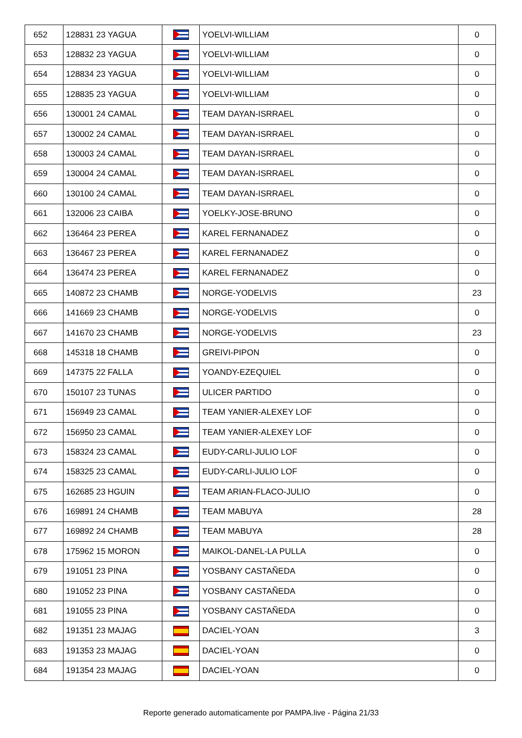| 652 | 128831 23 YAGUA | | YOELVI-WILLIAM | 0 |
| 653 | 128832 23 YAGUA | | YOELVI-WILLIAM | 0 |
| 654 | 128834 23 YAGUA | | YOELVI-WILLIAM | 0 |
| 655 | 128835 23 YAGUA | | YOELVI-WILLIAM | 0 |
| 656 | 130001 24 CAMAL | | TEAM DAYAN-ISRRAEL | 0 |
| 657 | 130002 24 CAMAL | | TEAM DAYAN-ISRRAEL | 0 |
| 658 | 130003 24 CAMAL | | TEAM DAYAN-ISRRAEL | 0 |
| 659 | 130004 24 CAMAL | | TEAM DAYAN-ISRRAEL | 0 |
| 660 | 130100 24 CAMAL | | TEAM DAYAN-ISRRAEL | 0 |
| 661 | 132006 23 CAIBA | | YOELKY-JOSE-BRUNO | 0 |
| 662 | 136464 23 PEREA | | KAREL FERNANADEZ | 0 |
| 663 | 136467 23 PEREA | | KAREL FERNANADEZ | 0 |
| 664 | 136474 23 PEREA | | KAREL FERNANADEZ | 0 |
| 665 | 140872 23 CHAMB | | NORGE-YODELVIS | 23 |
| 666 | 141669 23 CHAMB | | NORGE-YODELVIS | 0 |
| 667 | 141670 23 CHAMB | | NORGE-YODELVIS | 23 |
| 668 | 145318 18 CHAMB | | GREIVI-PIPON | 0 |
| 669 | 147375 22 FALLA | | YOANDY-EZEQUIEL | 0 |
| 670 | 150107 23 TUNAS | | ULICER PARTIDO | 0 |
| 671 | 156949 23 CAMAL | | TEAM YANIER-ALEXEY LOF | 0 |
| 672 | 156950 23 CAMAL | | TEAM YANIER-ALEXEY LOF | 0 |
| 673 | 158324 23 CAMAL | | EUDY-CARLI-JULIO LOF | 0 |
| 674 | 158325 23 CAMAL | | EUDY-CARLI-JULIO LOF | 0 |
| 675 | 162685 23 HGUIN | | TEAM ARIAN-FLACO-JULIO | 0 |
| 676 | 169891 24 CHAMB | | TEAM MABUYA | 28 |
| 677 | 169892 24 CHAMB | | TEAM MABUYA | 28 |
| 678 | 175962 15 MORON | | MAIKOL-DANEL-LA PULLA | 0 |
| 679 | 191051 23 PINA | | YOSBANY CASTAÑEDA | 0 |
| 680 | 191052 23 PINA | | YOSBANY CASTAÑEDA | 0 |
| 681 | 191055 23 PINA | | YOSBANY CASTAÑEDA | 0 |
| 682 | 191351 23 MAJAG | | DACIEL-YOAN | 3 |
| 683 | 191353 23 MAJAG | | DACIEL-YOAN | 0 |
| 684 | 191354 23 MAJAG | | DACIEL-YOAN | 0 |
Reporte generado automaticamente por PAMPA.live - Página 21/33